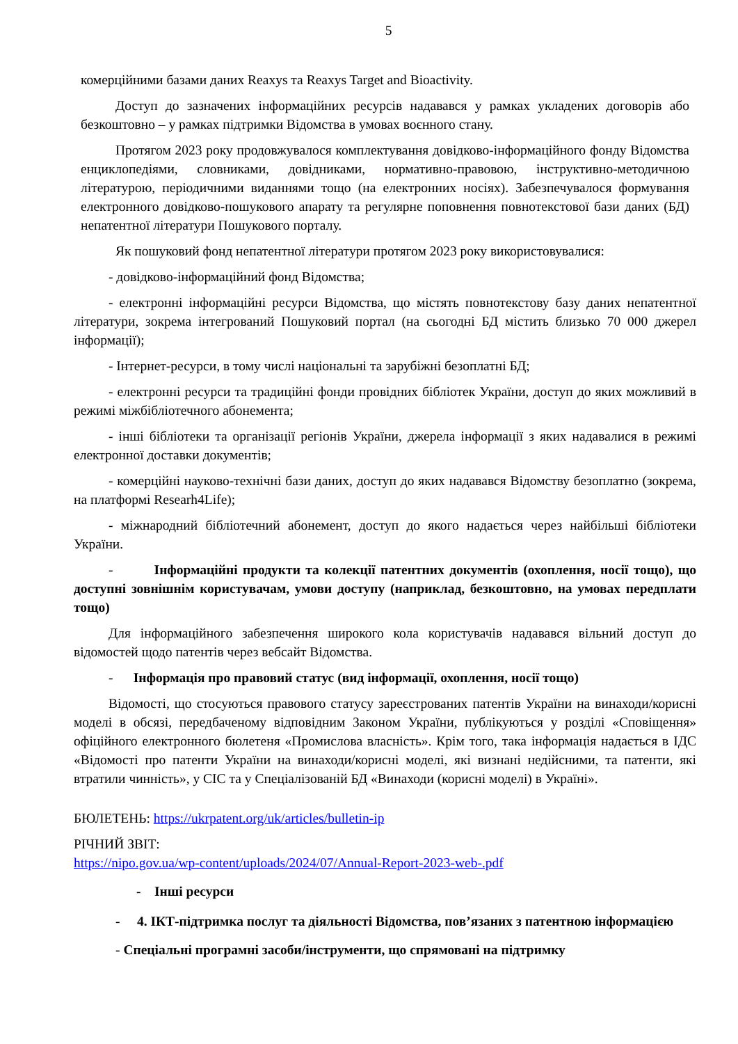5
комерційними базами даних Reaxys та Reaxys Target and Bioactivity.
Доступ до зазначених інформаційних ресурсів надавався у рамках укладених договорів або безкоштовно – у рамках підтримки Відомства в умовах воєнного стану.
Протягом 2023 року продовжувалося комплектування довідково-інформаційного фонду Відомства енциклопедіями, словниками, довідниками, нормативно-правовою, інструктивно-методичною літературою, періодичними виданнями тощо (на електронних носіях). Забезпечувалося формування електронного довідково-пошукового апарату та регулярне поповнення повнотекстової бази даних (БД) непатентної літератури Пошукового порталу.
Як пошуковий фонд непатентної літератури протягом 2023 року використовувалися:
- довідково-інформаційний фонд Відомства;
- електронні інформаційні ресурси Відомства, що містять повнотекстову базу даних непатентної літератури, зокрема інтегрований Пошуковий портал (на сьогодні БД містить близько 70 000 джерел інформації);
- Інтернет-ресурси, в тому числі національні та зарубіжні безоплатні БД;
- електронні ресурси та традиційні фонди провідних бібліотек України, доступ до яких можливий в режимі міжбібліотечного абонемента;
- інші бібліотеки та організації регіонів України, джерела інформації з яких надавалися в режимі електронної доставки документів;
- комерційні науково-технічні бази даних, доступ до яких надавався Відомству безоплатно (зокрема, на платформі Researh4Life);
- міжнародний бібліотечний абонемент, доступ до якого надається через найбільші бібліотеки України.
- Інформаційні продукти та колекції патентних документів (охоплення, носії тощо), що доступні зовнішнім користувачам, умови доступу (наприклад, безкоштовно, на умовах передплати тощо)
Для інформаційного забезпечення широкого кола користувачів надавався вільний доступ до відомостей щодо патентів через вебсайт Відомства.
- Інформація про правовий статус (вид інформації, охоплення, носії тощо)
Відомості, що стосуються правового статусу зареєстрованих патентів України на винаходи/корисні моделі в обсязі, передбаченому відповідним Законом України, публікуються у розділі «Сповіщення» офіційного електронного бюлетеня «Промислова власність». Крім того, така інформація надається в ІДС «Відомості про патенти України на винаходи/корисні моделі, які визнані недійсними, та патенти, які втратили чинність», у СІС та у Спеціалізованій БД «Винаходи (корисні моделі) в Україні».
БЮЛЕТЕНЬ: https://ukrpatent.org/uk/articles/bulletin-ip
РІЧНИЙ ЗВІТ:
https://nipo.gov.ua/wp-content/uploads/2024/07/Annual-Report-2023-web-.pdf
- Інші ресурси
- 4. ІКТ-підтримка послуг та діяльності Відомства, пов’язаних з патентною інформацією
- Спеціальні програмні засоби/інструменти, що спрямовані на підтримку